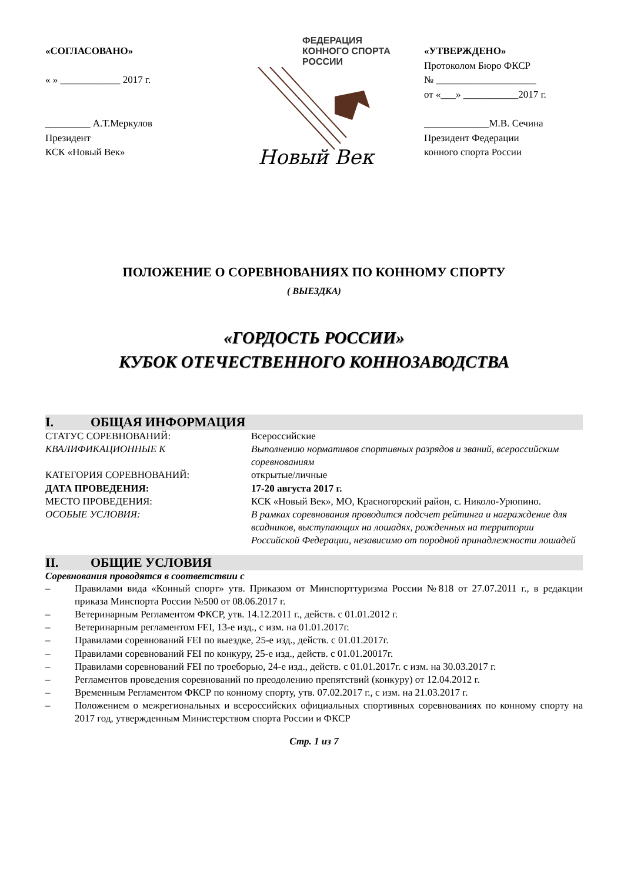«СОГЛАСОВАНО»
« » ____________ 2017 г.
_________ А.Т.Меркулов
Президент
КСК «Новый Век»
ФЕДЕРАЦИЯ
КОННОГО СПОРТА
РОССИИ
Новый Век
«УТВЕРЖДЕНО»
Протоколом Бюро ФКСР
№ ____________________
от «___» ___________2017 г.
_____________М.В. Сечина
Президент Федерации
конного спорта России
ПОЛОЖЕНИЕ О СОРЕВНОВАНИЯХ ПО КОННОМУ СПОРТУ
( ВЫЕЗДКА)
«ГОРДОСТЬ РОССИИ»
КУБОК ОТЕЧЕСТВЕННОГО КОННОЗАВОДСТВА
I. ОБЩАЯ ИНФОРМАЦИЯ
СТАТУС СОРЕВНОВАНИЙ: Всероссийские
КВАЛИФИКАЦИОННЫЕ К Выполнению нормативов спортивных разрядов и званий, всероссийским соревнованиям
КАТЕГОРИЯ СОРЕВНОВАНИЙ: открытые/личные
ДАТА ПРОВЕДЕНИЯ: 17-20 августа 2017 г.
МЕСТО ПРОВЕДЕНИЯ: КСК «Новый Век», МО, Красногорский район, с. Николо-Урюпино.
ОСОБЫЕ УСЛОВИЯ: В рамках соревнования проводится подсчет рейтинга и награждение для всадников, выступающих на лошадях, рожденных на территории Российской Федерации, независимо от породной принадлежности лошадей
II. ОБЩИЕ УСЛОВИЯ
Соревнования проводятся в соответствии с
– Правилами вида «Конный спорт» утв. Приказом от Минспорттуризма России №818 от 27.07.2011 г., в редакции приказа Минспорта России №500 от 08.06.2017 г.
– Ветеринарным Регламентом ФКСР, утв. 14.12.2011 г., действ. с 01.01.2012 г.
– Ветеринарным регламентом FEI, 13-е изд., с изм. на 01.01.2017г.
– Правилами соревнований FEI по выездке, 25-е изд., действ. с 01.01.2017г.
– Правилами соревнований FEI по конкуру, 25-е изд., действ. с 01.01.20017г.
– Правилами соревнований FEI по троеборью, 24-е изд., действ. с 01.01.2017г. с изм. на 30.03.2017 г.
– Регламентов проведения соревнований по преодолению препятствий (конкуру) от 12.04.2012 г.
– Временным Регламентом ФКСР по конному спорту, утв. 07.02.2017 г., с изм. на 21.03.2017 г.
– Положением о межрегиональных и всероссийских официальных спортивных соревнованиях по конному спорту на 2017 год, утвержденным Министерством спорта России и ФКСР
Стр. 1 из 7